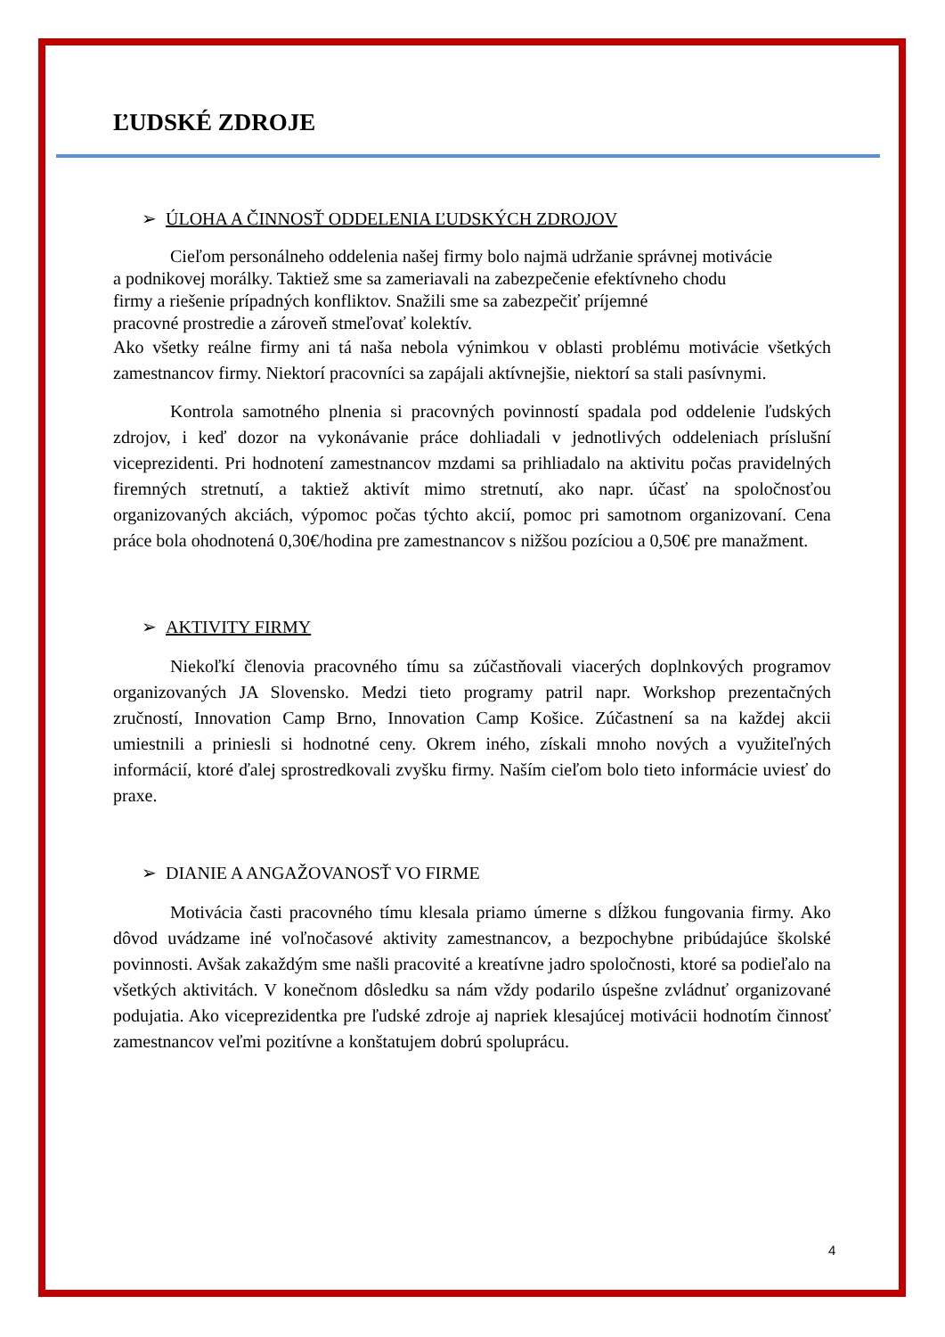ĽUDSKÉ ZDROJE
➢ ÚLOHA A ČINNOSŤ ODDELENIA ĽUDSKÝCH ZDROJOV
Cieľom personálneho oddelenia našej firmy bolo najmä udržanie správnej motivácie
a podnikovej morálky. Taktiež sme sa zameriavali na zabezpečenie efektívneho chodu
firmy a riešenie prípadných konfliktov. Snažili sme sa zabezpečiť príjemné
pracovné prostredie a zároveň stmeľovať kolektív.
Ako všetky reálne firmy ani tá naša nebola výnimkou v oblasti problému motivácie všetkých zamestnancov firmy. Niektorí pracovníci sa zapájali aktívnejšie, niektorí sa stali pasívnymi.
Kontrola samotného plnenia si pracovných povinností spadala pod oddelenie ľudských zdrojov, i keď dozor na vykonávanie práce dohliadali v jednotlivých oddeleniach príslušní viceprezidenti. Pri hodnotení zamestnancov mzdami sa prihliadalo na aktivitu počas pravidelných firemných stretnutí, a taktiež aktivít mimo stretnutí, ako napr. účasť na spoločnosťou organizovaných akciách, výpomoc počas týchto akcií, pomoc pri samotnom organizovaní. Cena práce bola ohodnotená 0,30€/hodina pre zamestnancov s nižšou pozíciou a 0,50€ pre manažment.
➢ AKTIVITY FIRMY
Niekoľkí členovia pracovného tímu sa zúčastňovali viacerých doplnkových programov organizovaných JA Slovensko. Medzi tieto programy patril napr. Workshop prezentačných zručností, Innovation Camp Brno, Innovation Camp Košice. Zúčastnení sa na každej akcii umiestnili a priniesli si hodnotné ceny. Okrem iného, získali mnoho nových a využiteľných informácií, ktoré ďalej sprostredkovali zvyšku firmy. Naším cieľom bolo tieto informácie uviesť do praxe.
➢ DIANIE A ANGAŽOVANOSŤ VO FIRME
Motivácia časti pracovného tímu klesala priamo úmerne s dĺžkou fungovania firmy. Ako dôvod uvádzame iné voľnočasové aktivity zamestnancov, a bezpochybne pribúdajúce školské povinnosti. Avšak zakaždým sme našli pracovité a kreatívne jadro spoločnosti, ktoré sa podieľalo na všetkých aktivitách. V konečnom dôsledku sa nám vždy podarilo úspešne zvládnuť organizované podujatia. Ako viceprezidentka pre ľudské zdroje aj napriek klesajúcej motivácii hodnotím činnosť zamestnancov veľmi pozitívne a konštatujem dobrú spoluprácu.
4